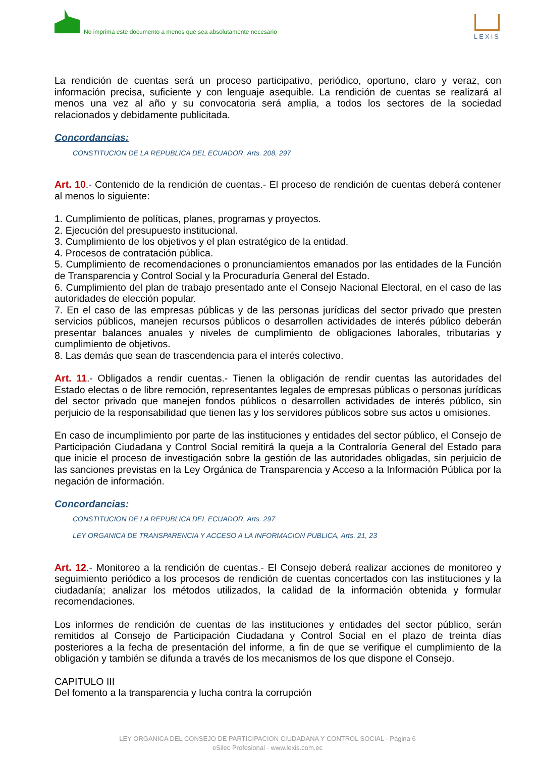No imprima este documento a menos que sea absolutamente necesario
LEXIS
La rendición de cuentas será un proceso participativo, periódico, oportuno, claro y veraz, con información precisa, suficiente y con lenguaje asequible. La rendición de cuentas se realizará al menos una vez al año y su convocatoria será amplia, a todos los sectores de la sociedad relacionados y debidamente publicitada.
Concordancias:
CONSTITUCION DE LA REPUBLICA DEL ECUADOR, Arts. 208, 297
Art. 10.- Contenido de la rendición de cuentas.- El proceso de rendición de cuentas deberá contener al menos lo siguiente:
1. Cumplimiento de políticas, planes, programas y proyectos.
2. Ejecución del presupuesto institucional.
3. Cumplimiento de los objetivos y el plan estratégico de la entidad.
4. Procesos de contratación pública.
5. Cumplimiento de recomendaciones o pronunciamientos emanados por las entidades de la Función de Transparencia y Control Social y la Procuraduría General del Estado.
6. Cumplimiento del plan de trabajo presentado ante el Consejo Nacional Electoral, en el caso de las autoridades de elección popular.
7. En el caso de las empresas públicas y de las personas jurídicas del sector privado que presten servicios públicos, manejen recursos públicos o desarrollen actividades de interés público deberán presentar balances anuales y niveles de cumplimiento de obligaciones laborales, tributarias y cumplimiento de objetivos.
8. Las demás que sean de trascendencia para el interés colectivo.
Art. 11.- Obligados a rendir cuentas.- Tienen la obligación de rendir cuentas las autoridades del Estado electas o de libre remoción, representantes legales de empresas públicas o personas jurídicas del sector privado que manejen fondos públicos o desarrollen actividades de interés público, sin perjuicio de la responsabilidad que tienen las y los servidores públicos sobre sus actos u omisiones.
En caso de incumplimiento por parte de las instituciones y entidades del sector público, el Consejo de Participación Ciudadana y Control Social remitirá la queja a la Contraloría General del Estado para que inicie el proceso de investigación sobre la gestión de las autoridades obligadas, sin perjuicio de las sanciones previstas en la Ley Orgánica de Transparencia y Acceso a la Información Pública por la negación de información.
Concordancias:
CONSTITUCION DE LA REPUBLICA DEL ECUADOR, Arts. 297
LEY ORGANICA DE TRANSPARENCIA Y ACCESO A LA INFORMACION PUBLICA, Arts. 21, 23
Art. 12.- Monitoreo a la rendición de cuentas.- El Consejo deberá realizar acciones de monitoreo y seguimiento periódico a los procesos de rendición de cuentas concertados con las instituciones y la ciudadanía; analizar los métodos utilizados, la calidad de la información obtenida y formular recomendaciones.
Los informes de rendición de cuentas de las instituciones y entidades del sector público, serán remitidos al Consejo de Participación Ciudadana y Control Social en el plazo de treinta días posteriores a la fecha de presentación del informe, a fin de que se verifique el cumplimiento de la obligación y también se difunda a través de los mecanismos de los que dispone el Consejo.
CAPITULO III
Del fomento a la transparencia y lucha contra la corrupción
LEY ORGANICA DEL CONSEJO DE PARTICIPACION CIUDADANA Y CONTROL SOCIAL - Página 6
eSilec Profesional - www.lexis.com.ec